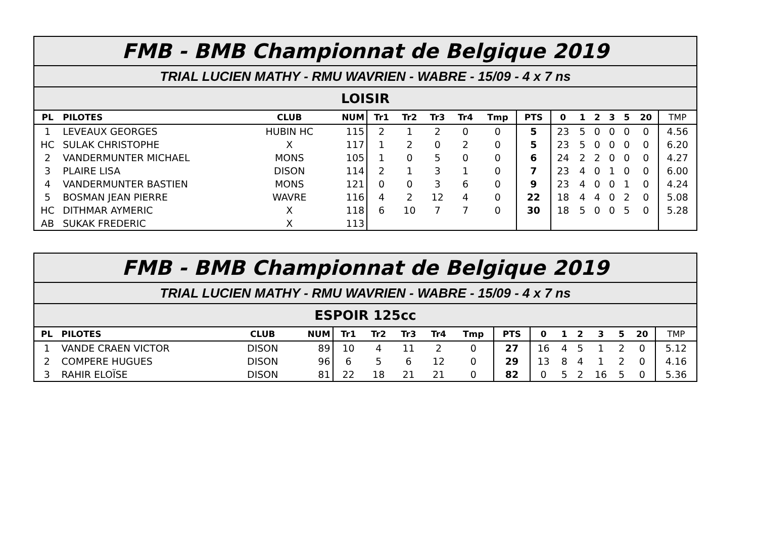| FMB - BMB Championnat de Belgique 2019 | | | | | | | | | | | | | | | | |
| TRIAL LUCIEN MATHY - RMU WAVRIEN - WABRE - 15/09 - 4 x 7 ns | | | | | | | | | | | | | | | | |
| LOISIR | | | | | | | | | | | | | | | | |
| PL | PILOTES | CLUB | NUM | Tr1 | Tr2 | Tr3 | Tr4 | Tmp | PTS | 0 | 1 | 2 | 3 | 5 | 20 | TMP |
| 1 | LEVEAUX GEORGES | HUBIN HC | 115 | 2 | 1 | 2 | 0 | 0 | 5 | 23 | 5 | 0 | 0 | 0 | 0 | 4.56 |
| HC | SULAK CHRISTOPHE | X | 117 | 1 | 2 | 0 | 2 | 0 | 5 | 23 | 5 | 0 | 0 | 0 | 0 | 6.20 |
| 2 | VANDERMUNTER MICHAEL | MONS | 105 | 1 | 0 | 5 | 0 | 0 | 6 | 24 | 2 | 2 | 0 | 0 | 0 | 4.27 |
| 3 | PLAIRE LISA | DISON | 114 | 2 | 1 | 3 | 1 | 0 | 7 | 23 | 4 | 0 | 1 | 0 | 0 | 6.00 |
| 4 | VANDERMUNTER BASTIEN | MONS | 121 | 0 | 0 | 3 | 6 | 0 | 9 | 23 | 4 | 0 | 0 | 1 | 0 | 4.24 |
| 5 | BOSMAN JEAN PIERRE | WAVRE | 116 | 4 | 2 | 12 | 4 | 0 | 22 | 18 | 4 | 4 | 0 | 2 | 0 | 5.08 |
| HC | DITHMAR AYMERIC | X | 118 | 6 | 10 | 7 | 7 | 0 | 30 | 18 | 5 | 0 | 0 | 5 | 0 | 5.28 |
| AB | SUKAK FREDERIC | X | 113 | | | | | | | | | | | | | |
| FMB - BMB Championnat de Belgique 2019 | | | | | | | | | | | | | | | | |
| TRIAL LUCIEN MATHY - RMU WAVRIEN - WABRE - 15/09 - 4 x 7 ns | | | | | | | | | | | | | | | | |
| ESPOIR 125cc | | | | | | | | | | | | | | | | |
| PL | PILOTES | CLUB | NUM | Tr1 | Tr2 | Tr3 | Tr4 | Tmp | PTS | 0 | 1 | 2 | 3 | 5 | 20 | TMP |
| 1 | VANDE CRAEN VICTOR | DISON | 89 | 10 | 4 | 11 | 2 | 0 | 27 | 16 | 4 | 5 | 1 | 2 | 0 | 5.12 |
| 2 | COMPERE HUGUES | DISON | 96 | 6 | 5 | 6 | 12 | 0 | 29 | 13 | 8 | 4 | 1 | 2 | 0 | 4.16 |
| 3 | RAHIR ELOÏSE | DISON | 81 | 22 | 18 | 21 | 21 | 0 | 82 | 0 | 5 | 2 | 16 | 5 | 0 | 5.36 |